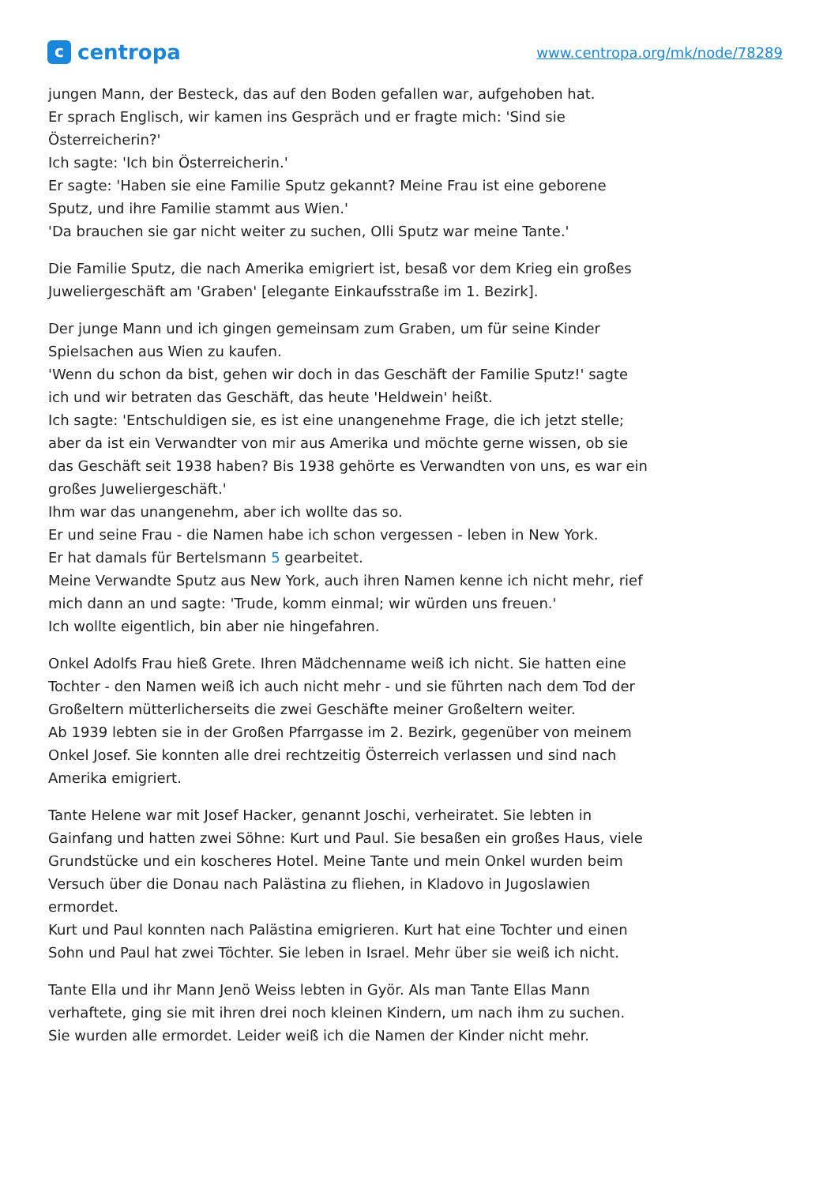c
centropa
www.centropa.org/mk/node/78289
jungen Mann, der Besteck, das auf den Boden gefallen war, aufgehoben hat.
Er sprach Englisch, wir kamen ins Gespräch und er fragte mich: 'Sind sie Österreicherin?'
Ich sagte: 'Ich bin Österreicherin.'
Er sagte: 'Haben sie eine Familie Sputz gekannt? Meine Frau ist eine geborene Sputz, und ihre Familie stammt aus Wien.'
'Da brauchen sie gar nicht weiter zu suchen, Olli Sputz war meine Tante.'
Die Familie Sputz, die nach Amerika emigriert ist, besaß vor dem Krieg ein großes Juweliergeschäft am 'Graben' [elegante Einkaufsstraße im 1. Bezirk].
Der junge Mann und ich gingen gemeinsam zum Graben, um für seine Kinder Spielsachen aus Wien zu kaufen.
'Wenn du schon da bist, gehen wir doch in das Geschäft der Familie Sputz!' sagte ich und wir betraten das Geschäft, das heute 'Heldwein' heißt.
Ich sagte: 'Entschuldigen sie, es ist eine unangenehme Frage, die ich jetzt stelle; aber da ist ein Verwandter von mir aus Amerika und möchte gerne wissen, ob sie das Geschäft seit 1938 haben? Bis 1938 gehörte es Verwandten von uns, es war ein großes Juweliergeschäft.'
Ihm war das unangenehm, aber ich wollte das so.
Er und seine Frau - die Namen habe ich schon vergessen - leben in New York.
Er hat damals für Bertelsmann 5 gearbeitet.
Meine Verwandte Sputz aus New York, auch ihren Namen kenne ich nicht mehr, rief mich dann an und sagte: 'Trude, komm einmal; wir würden uns freuen.'
Ich wollte eigentlich, bin aber nie hingefahren.
Onkel Adolfs Frau hieß Grete. Ihren Mädchenname weiß ich nicht. Sie hatten eine Tochter - den Namen weiß ich auch nicht mehr - und sie führten nach dem Tod der Großeltern mütterlicherseits die zwei Geschäfte meiner Großeltern weiter.
Ab 1939 lebten sie in der Großen Pfarrgasse im 2. Bezirk, gegenüber von meinem Onkel Josef. Sie konnten alle drei rechtzeitig Österreich verlassen und sind nach Amerika emigriert.
Tante Helene war mit Josef Hacker, genannt Joschi, verheiratet. Sie lebten in Gainfang und hatten zwei Söhne: Kurt und Paul. Sie besaßen ein großes Haus, viele Grundstücke und ein koscheres Hotel. Meine Tante und mein Onkel wurden beim Versuch über die Donau nach Palästina zu fliehen, in Kladovo in Jugoslawien ermordet.
Kurt und Paul konnten nach Palästina emigrieren. Kurt hat eine Tochter und einen Sohn und Paul hat zwei Töchter. Sie leben in Israel. Mehr über sie weiß ich nicht.
Tante Ella und ihr Mann Jenö Weiss lebten in Györ. Als man Tante Ellas Mann verhaftete, ging sie mit ihren drei noch kleinen Kindern, um nach ihm zu suchen. Sie wurden alle ermordet. Leider weiß ich die Namen der Kinder nicht mehr.